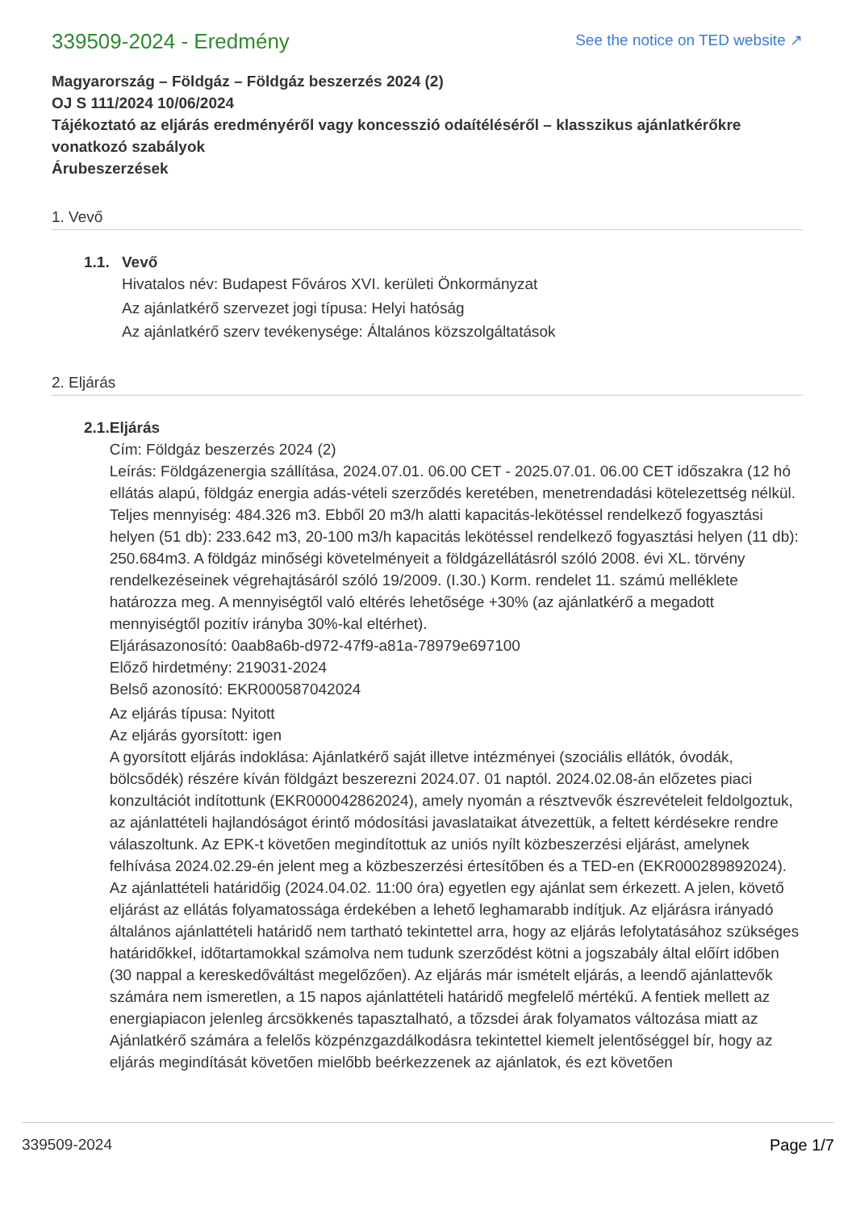339509-2024 - Eredmény
See the notice on TED website ↗
Magyarország – Földgáz – Földgáz beszerzés 2024 (2)
OJ S 111/2024 10/06/2024
Tájékoztató az eljárás eredményéről vagy koncesszió odaítéléséről – klasszikus ajánlatkérőkre vonatkozó szabályok
Árubeszerzések
1. Vevő
1.1. Vevő
Hivatalos név: Budapest Főváros XVI. kerületi Önkormányzat
Az ajánlatkérő szervezet jogi típusa: Helyi hatóság
Az ajánlatkérő szerv tevékenysége: Általános közszolgáltatások
2. Eljárás
2.1. Eljárás
Cím: Földgáz beszerzés 2024 (2)
Leírás: Földgázenergia szállítása, 2024.07.01. 06.00 CET - 2025.07.01. 06.00 CET időszakra (12 hó ellátás alapú, földgáz energia adás-vételi szerződés keretében, menetrendadási kötelezettség nélkül. Teljes mennyiség: 484.326 m3. Ebből 20 m3/h alatti kapacitás-lekötéssel rendelkező fogyasztási helyen (51 db): 233.642 m3, 20-100 m3/h kapacitás lekötéssel rendelkező fogyasztási helyen (11 db): 250.684m3. A földgáz minőségi követelményeit a földgázellátásról szóló 2008. évi XL. törvény rendelkezéseinek végrehajtásáról szóló 19/2009. (I.30.) Korm. rendelet 11. számú melléklete határozza meg. A mennyiségtől való eltérés lehetősége +30% (az ajánlatkérő a megadott mennyiségtől pozitív irányba 30%-kal eltérhet).
Eljárásazonosító: 0aab8a6b-d972-47f9-a81a-78979e697100
Előző hirdetmény: 219031-2024
Belső azonosító: EKR000587042024
Az eljárás típusa: Nyitott
Az eljárás gyorsított: igen
A gyorsított eljárás indoklása: Ajánlatkérő saját illetve intézményei (szociális ellátók, óvodák, bölcsődék) részére kíván földgázt beszerezni 2024.07. 01 naptól. 2024.02.08-án előzetes piaci konzultációt indítottunk (EKR000042862024), amely nyomán a résztvevők észrevételeit feldolgoztuk, az ajánlattételi hajlandóságot érintő módosítási javaslataikat átvezettük, a feltett kérdésekre rendre válaszoltunk. Az EPK-t követően megindítottuk az uniós nyílt közbeszerzési eljárást, amelynek felhívása 2024.02.29-én jelent meg a közbeszerzési értesítőben és a TED-en (EKR000289892024). Az ajánlattételi határidőig (2024.04.02. 11:00 óra) egyetlen egy ajánlat sem érkezett. A jelen, követő eljárást az ellátás folyamatossága érdekében a lehető leghamarabb indítjuk. Az eljárásra irányadó általános ajánlattételi határidő nem tartható tekintettel arra, hogy az eljárás lefolytatásához szükséges határidőkkel, időtartamokkal számolva nem tudunk szerződést kötni a jogszabály által előírt időben (30 nappal a kereskedőváltást megelőzően). Az eljárás már ismételt eljárás, a leendő ajánlattevők számára nem ismeretlen, a 15 napos ajánlattételi határidő megfelelő mértékű. A fentiek mellett az energiapiacon jelenleg árcsökkenés tapasztalható, a tőzsdei árak folyamatos változása miatt az Ajánlatkérő számára a felelős közpénzgazdálkodásra tekintettel kiemelt jelentőséggel bír, hogy az eljárás megindítását követően mielőbb beérkezzenek az ajánlatok, és ezt követően
339509-2024 Page 1/7